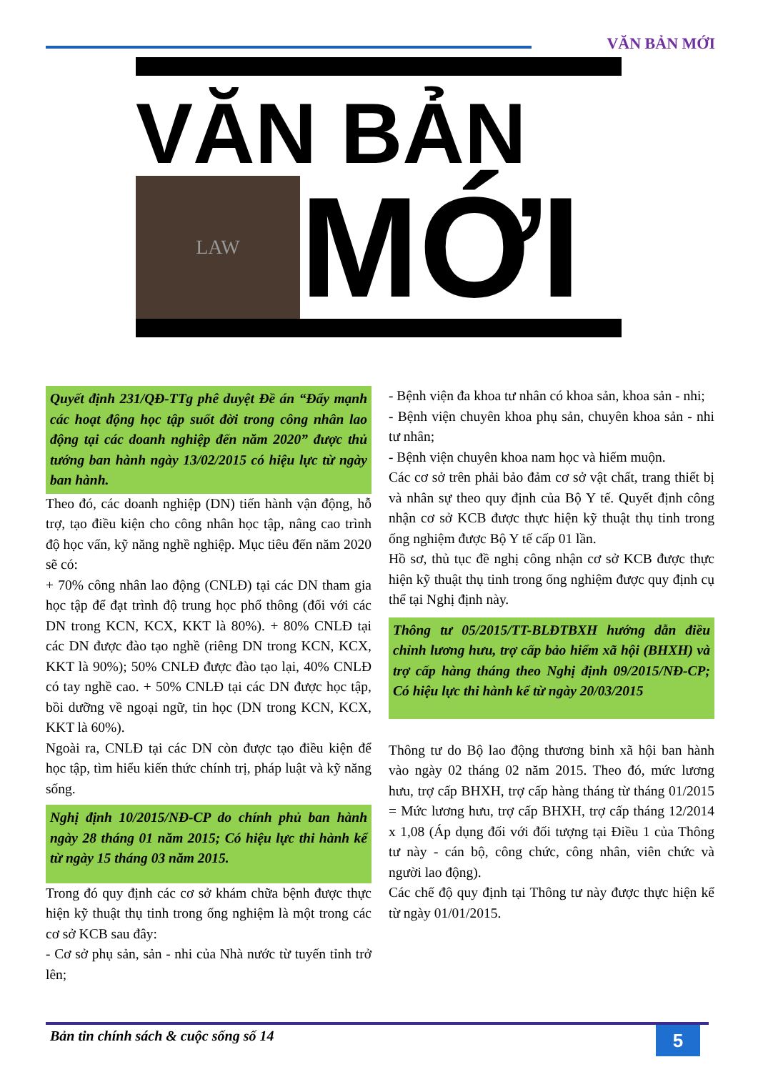VĂN BẢN MỚI
VĂN BẢN
LAW
MỚI
Quyết định 231/QĐ-TTg phê duyệt Đề án “Đẩy mạnh các hoạt động học tập suốt đời trong công nhân lao động tại các doanh nghiệp đến năm 2020” được thủ tướng ban hành ngày 13/02/2015 có hiệu lực từ ngày ban hành.
Theo đó, các doanh nghiệp (DN) tiến hành vận động, hỗ trợ, tạo điều kiện cho công nhân học tập, nâng cao trình độ học vấn, kỹ năng nghề nghiệp. Mục tiêu đến năm 2020 sẽ có:
+ 70% công nhân lao động (CNLĐ) tại các DN tham gia học tập để đạt trình độ trung học phổ thông (đối với các DN trong KCN, KCX, KKT là 80%). + 80% CNLĐ tại các DN được đào tạo nghề (riêng DN trong KCN, KCX, KKT là 90%); 50% CNLĐ được đào tạo lại, 40% CNLĐ có tay nghề cao. + 50% CNLĐ tại các DN được học tập, bồi dưỡng về ngoại ngữ, tin học (DN trong KCN, KCX, KKT là 60%).
Ngoài ra, CNLĐ tại các DN còn được tạo điều kiện để học tập, tìm hiểu kiến thức chính trị, pháp luật và kỹ năng sống.
Nghị định 10/2015/NĐ-CP do chính phủ ban hành ngày 28 tháng 01 năm 2015; Có hiệu lực thi hành kể từ ngày 15 tháng 03 năm 2015.
Trong đó quy định các cơ sở khám chữa bệnh được thực hiện kỹ thuật thụ tinh trong ống nghiệm là một trong các cơ sở KCB sau đây:
- Cơ sở phụ sản, sản - nhi của Nhà nước từ tuyến tỉnh trở lên;
- Bệnh viện đa khoa tư nhân có khoa sản, khoa sản - nhi;
- Bệnh viện chuyên khoa phụ sản, chuyên khoa sản - nhi tư nhân;
- Bệnh viện chuyên khoa nam học và hiếm muộn.
Các cơ sở trên phải bảo đảm cơ sở vật chất, trang thiết bị và nhân sự theo quy định của Bộ Y tế. Quyết định công nhận cơ sở KCB được thực hiện kỹ thuật thụ tinh trong ống nghiệm được Bộ Y tế cấp 01 lần.
Hồ sơ, thủ tục đề nghị công nhận cơ sở KCB được thực hiện kỹ thuật thụ tinh trong ống nghiệm được quy định cụ thể tại Nghị định này.
Thông tư 05/2015/TT-BLĐTBXH hướng dẫn điều chỉnh lương hưu, trợ cấp bảo hiểm xã hội (BHXH) và trợ cấp hàng tháng theo Nghị định 09/2015/NĐ-CP; Có hiệu lực thi hành kể từ ngày 20/03/2015
Thông tư do Bộ lao động thương binh xã hội ban hành vào ngày 02 tháng 02 năm 2015. Theo đó, mức lương hưu, trợ cấp BHXH, trợ cấp hàng tháng từ tháng 01/2015 = Mức lương hưu, trợ cấp BHXH, trợ cấp tháng 12/2014 x 1,08 (Áp dụng đối với đối tượng tại Điều 1 của Thông tư này - cán bộ, công chức, công nhân, viên chức và người lao động).
Các chế độ quy định tại Thông tư này được thực hiện kể từ ngày 01/01/2015.
Bản tin chính sách & cuộc sống số 14
5